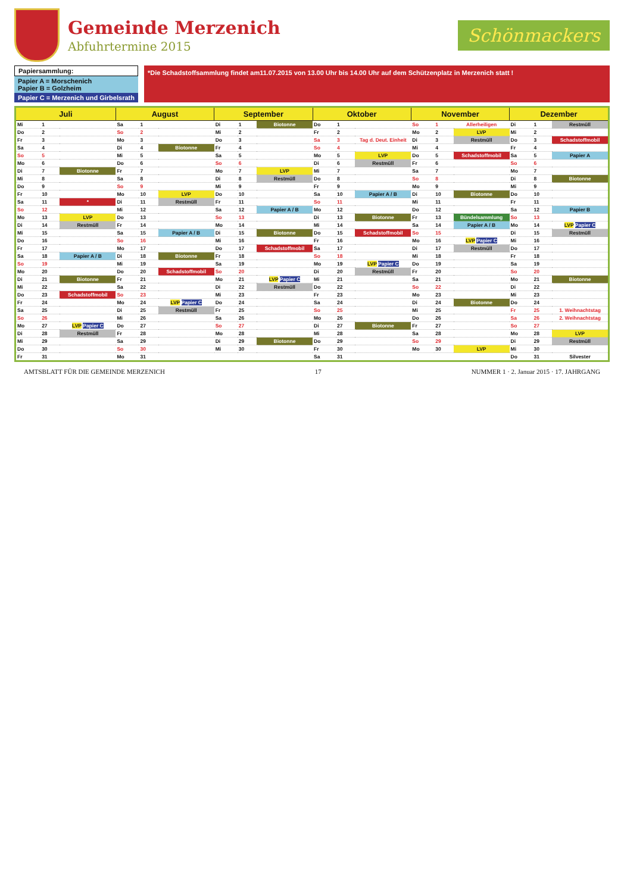Gemeinde Merzenich
Abfuhrtermine 2015
Schönmackers
Papiersammlung:
Papier A = Morschenich
Papier B = Golzheim
Papier C = Merzenich und Girbelsrath
*Die Schadstoffsammlung findet am11.07.2015 von 13.00 Uhr bis 14.00 Uhr auf dem Schützenplatz in Merzenich statt !
| Juli | | | August | | | September | | | Oktober | | | November | | | Dezember | | |
| --- | --- | --- | --- | --- | --- | --- | --- | --- | --- | --- | --- | --- | --- | --- | --- | --- | --- |
| Mi | 1 | | Sa | 1 | | Di | 1 | Biotonne | Do | 1 | | So | 1 | Allerheiligen | Di | 1 | Restmüll |
| Do | 2 | | So | 2 | | Mi | 2 | | Fr | 2 | | Mo | 2 | LVP | Mi | 2 | |
| Fr | 3 | | Mo | 3 | | Do | 3 | | Sa | 3 | Tag d. Deut. Einheit | Di | 3 | Restmüll | Do | 3 | Schadstoffmobil |
| Sa | 4 | | Di | 4 | Biotonne | Fr | 4 | | So | 4 | | Mi | 4 | | Fr | 4 | |
| So | 5 | | Mi | 5 | | Sa | 5 | | Mo | 5 | LVP | Do | 5 | Schadstoffmobil | Sa | 5 | Papier A |
| Mo | 6 | | Do | 6 | | So | 6 | | Di | 6 | Restmüll | Fr | 6 | | So | 6 | |
| Di | 7 | Biotonne | Fr | 7 | | Mo | 7 | LVP | Mi | 7 | | Sa | 7 | | Mo | 7 | |
| Mi | 8 | | Sa | 8 | | Di | 8 | Restmüll | Do | 8 | | So | 8 | | Di | 8 | Biotonne |
| Do | 9 | | So | 9 | | Mi | 9 | | Fr | 9 | | Mo | 9 | | Mi | 9 | |
| Fr | 10 | | Mo | 10 | LVP | Do | 10 | | Sa | 10 | Papier A / B | Di | 10 | Biotonne | Do | 10 | |
| Sa | 11 | * | Di | 11 | Restmüll | Fr | 11 | | So | 11 | | Mi | 11 | | Fr | 11 | |
| So | 12 | | Mi | 12 | | Sa | 12 | Papier A / B | Mo | 12 | | Do | 12 | | Sa | 12 | Papier B |
| Mo | 13 | LVP | Do | 13 | | So | 13 | | Di | 13 | Biotonne | Fr | 13 | Bündelsammlung | So | 13 | |
| Di | 14 | Restmüll | Fr | 14 | | Mo | 14 | | Mi | 14 | | Sa | 14 | Papier A / B | Mo | 14 | LVP Papier C |
| Mi | 15 | | Sa | 15 | Papier A / B | Di | 15 | Biotonne | Do | 15 | Schadstoffmobil | So | 15 | | Di | 15 | Restmüll |
| Do | 16 | | So | 16 | | Mi | 16 | | Fr | 16 | | Mo | 16 | LVP Papier C | Mi | 16 | |
| Fr | 17 | | Mo | 17 | | Do | 17 | Schadstoffmobil | Sa | 17 | | Di | 17 | Restmüll | Do | 17 | |
| Sa | 18 | Papier A / B | Di | 18 | Biotonne | Fr | 18 | | So | 18 | | Mi | 18 | | Fr | 18 | |
| So | 19 | | Mi | 19 | | Sa | 19 | | Mo | 19 | LVP Papier C | Do | 19 | | Sa | 19 | |
| Mo | 20 | | Do | 20 | Schadstoffmobil | So | 20 | | Di | 20 | Restmüll | Fr | 20 | | So | 20 | |
| Di | 21 | Biotonne | Fr | 21 | | Mo | 21 | LVP Papier C | Mi | 21 | | Sa | 21 | | Mo | 21 | Biotonne |
| Mi | 22 | | Sa | 22 | | Di | 22 | Restmüll | Do | 22 | | So | 22 | | Di | 22 | |
| Do | 23 | Schadstoffmobil | So | 23 | | Mi | 23 | | Fr | 23 | | Mo | 23 | | Mi | 23 | |
| Fr | 24 | | Mo | 24 | LVP Papier C | Do | 24 | | Sa | 24 | | Di | 24 | Biotonne | Do | 24 | |
| Sa | 25 | | Di | 25 | Restmüll | Fr | 25 | | So | 25 | | Mi | 25 | | Fr | 25 | 1. Weihnachtstag |
| So | 26 | | Mi | 26 | | Sa | 26 | | Mo | 26 | | Do | 26 | | Sa | 26 | 2. Weihnachtstag |
| Mo | 27 | LVP Papier C | Do | 27 | | So | 27 | | Di | 27 | Biotonne | Fr | 27 | | So | 27 | |
| Di | 28 | Restmüll | Fr | 28 | | Mo | 28 | | Mi | 28 | | Sa | 28 | | Mo | 28 | LVP |
| Mi | 29 | | Sa | 29 | | Di | 29 | Biotonne | Do | 29 | | So | 29 | | Di | 29 | Restmüll |
| Do | 30 | | So | 30 | | Mi | 30 | | Fr | 30 | | Mo | 30 | LVP | Mi | 30 | |
| Fr | 31 | | Mo | 31 | | | | | Sa | 31 | | | | | Do | 31 | Silvester |
AMTSBLATT FÜR DIE GEMEINDE MERZENICH 17 NUMMER 1 · 2. Januar 2015 · 17. JAHRGANG